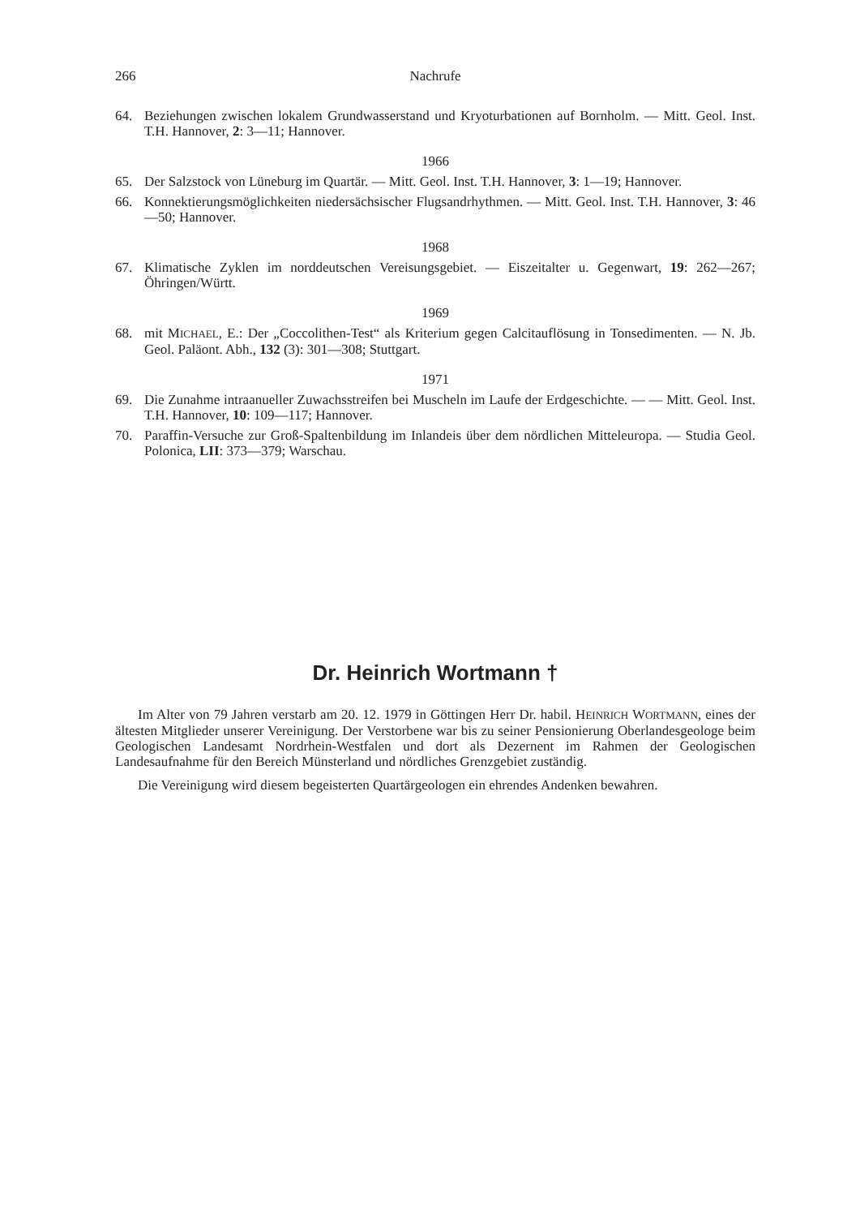266 Nachrufe
64. Beziehungen zwischen lokalem Grundwasserstand und Kryoturbationen auf Bornholm. — Mitt. Geol. Inst. T.H. Hannover, 2: 3—11; Hannover.
1966
65. Der Salzstock von Lüneburg im Quartär. — Mitt. Geol. Inst. T.H. Hannover, 3: 1—19; Hannover.
66. Konnektierungsmöglichkeiten niedersächsischer Flugsandrhythmen. — Mitt. Geol. Inst. T.H. Hannover, 3: 46—50; Hannover.
1968
67. Klimatische Zyklen im norddeutschen Vereisungsgebiet. — Eiszeitalter u. Gegenwart, 19: 262—267; Öhringen/Württ.
1969
68. mit MICHAEL, E.: Der „Coccolithen-Test“ als Kriterium gegen Calcitauflösung in Tonsedimenten. — N. Jb. Geol. Paläont. Abh., 132 (3): 301—308; Stuttgart.
1971
69. Die Zunahme intraanueller Zuwachsstreifen bei Muscheln im Laufe der Erdgeschichte. — — Mitt. Geol. Inst. T.H. Hannover, 10: 109—117; Hannover.
70. Paraffin-Versuche zur Groß-Spaltenbildung im Inlandeis über dem nördlichen Mitteleuropa. — Studia Geol. Polonica, LII: 373—379; Warschau.
Dr. Heinrich Wortmann †
Im Alter von 79 Jahren verstarb am 20. 12. 1979 in Göttingen Herr Dr. habil. HEINRICH WORTMANN, eines der ältesten Mitglieder unserer Vereinigung. Der Verstorbene war bis zu seiner Pensionierung Oberlandesgeologe beim Geologischen Landesamt Nordrhein-Westfalen und dort als Dezernent im Rahmen der Geologischen Landesaufnahme für den Bereich Münsterland und nördliches Grenzgebiet zuständig.
Die Vereinigung wird diesem begeisterten Quartärgeologen ein ehrendes Andenken bewahren.